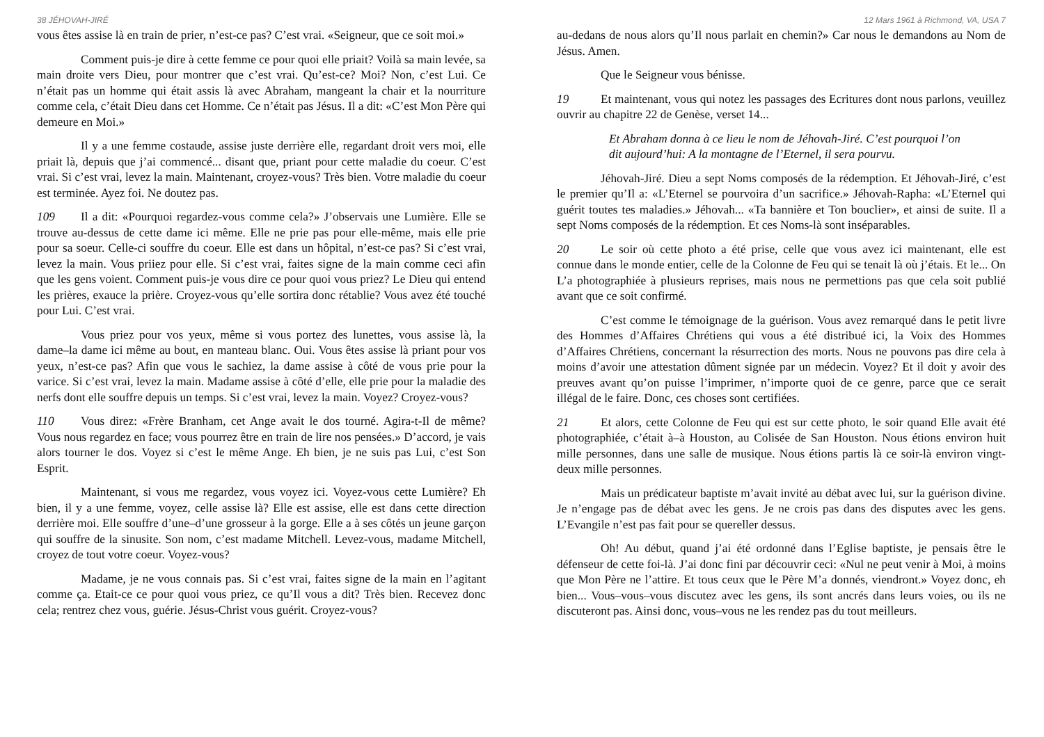38 JÉHOVAH-JIRÉ
vous êtes assise là en train de prier, n’est-ce pas? C’est vrai. «Seigneur, que ce soit moi.»
Comment puis-je dire à cette femme ce pour quoi elle priait? Voilà sa main levée, sa main droite vers Dieu, pour montrer que c’est vrai. Qu’est-ce? Moi? Non, c’est Lui. Ce n’était pas un homme qui était assis là avec Abraham, mangeant la chair et la nourriture comme cela, c’était Dieu dans cet Homme. Ce n’était pas Jésus. Il a dit: «C’est Mon Père qui demeure en Moi.»
Il y a une femme costaude, assise juste derrière elle, regardant droit vers moi, elle priait là, depuis que j’ai commencé... disant que, priant pour cette maladie du coeur. C’est vrai. Si c’est vrai, levez la main. Maintenant, croyez-vous? Très bien. Votre maladie du coeur est terminée. Ayez foi. Ne doutez pas.
109 Il a dit: «Pourquoi regardez-vous comme cela?» J’observais une Lumière. Elle se trouve au-dessus de cette dame ici même. Elle ne prie pas pour elle-même, mais elle prie pour sa soeur. Celle-ci souffre du coeur. Elle est dans un hôpital, n’est-ce pas? Si c’est vrai, levez la main. Vous priiez pour elle. Si c’est vrai, faites signe de la main comme ceci afin que les gens voient. Comment puis-je vous dire ce pour quoi vous priez? Le Dieu qui entend les prières, exauce la prière. Croyez-vous qu’elle sortira donc rétablie? Vous avez été touché pour Lui. C’est vrai.
Vous priez pour vos yeux, même si vous portez des lunettes, vous assise là, la dame–la dame ici même au bout, en manteau blanc. Oui. Vous êtes assise là priant pour vos yeux, n’est-ce pas? Afin que vous le sachiez, la dame assise à côté de vous prie pour la varice. Si c’est vrai, levez la main. Madame assise à côté d’elle, elle prie pour la maladie des nerfs dont elle souffre depuis un temps. Si c’est vrai, levez la main. Voyez? Croyez-vous?
110 Vous direz: «Frère Branham, cet Ange avait le dos tourné. Agira-t-Il de même? Vous nous regardez en face; vous pourrez être en train de lire nos pensées.» D’accord, je vais alors tourner le dos. Voyez si c’est le même Ange. Eh bien, je ne suis pas Lui, c’est Son Esprit.
Maintenant, si vous me regardez, vous voyez ici. Voyez-vous cette Lumière? Eh bien, il y a une femme, voyez, celle assise là? Elle est assise, elle est dans cette direction derrière moi. Elle souffre d’une–d’une grosseur à la gorge. Elle a à ses côtés un jeune garçon qui souffre de la sinusite. Son nom, c’est madame Mitchell. Levez-vous, madame Mitchell, croyez de tout votre coeur. Voyez-vous?
Madame, je ne vous connais pas. Si c’est vrai, faites signe de la main en l’agitant comme ça. Etait-ce ce pour quoi vous priez, ce qu’Il vous a dit? Très bien. Recevez donc cela; rentrez chez vous, guérie. Jésus-Christ vous guérit. Croyez-vous?
12 Mars 1961 à Richmond, VA, USA 7
au-dedans de nous alors qu’Il nous parlait en chemin?» Car nous le demandons au Nom de Jésus. Amen.
Que le Seigneur vous bénisse.
19 Et maintenant, vous qui notez les passages des Ecritures dont nous parlons, veuillez ouvrir au chapitre 22 de Genèse, verset 14...
Et Abraham donna à ce lieu le nom de Jéhovah-Jiré. C’est pourquoi l’on dit aujourd’hui: A la montagne de l’Eternel, il sera pourvu.
Jéhovah-Jiré. Dieu a sept Noms composés de la rédemption. Et Jéhovah-Jiré, c’est le premier qu’Il a: «L’Eternel se pourvoira d’un sacrifice.» Jéhovah-Rapha: «L’Eternel qui guérit toutes tes maladies.» Jéhovah... «Ta bannière et Ton bouclier», et ainsi de suite. Il a sept Noms composés de la rédemption. Et ces Noms-là sont inséparables.
20 Le soir où cette photo a été prise, celle que vous avez ici maintenant, elle est connue dans le monde entier, celle de la Colonne de Feu qui se tenait là où j’étais. Et le... On L’a photographiée à plusieurs reprises, mais nous ne permettions pas que cela soit publié avant que ce soit confirmé.
C’est comme le témoignage de la guérison. Vous avez remarqué dans le petit livre des Hommes d’Affaires Chrétiens qui vous a été distribué ici, la Voix des Hommes d’Affaires Chrétiens, concernant la résurrection des morts. Nous ne pouvons pas dire cela à moins d’avoir une attestation dûment signée par un médecin. Voyez? Et il doit y avoir des preuves avant qu’on puisse l’imprimer, n’importe quoi de ce genre, parce que ce serait illégal de le faire. Donc, ces choses sont certifiées.
21 Et alors, cette Colonne de Feu qui est sur cette photo, le soir quand Elle avait été photographiée, c’était à–à Houston, au Colisée de San Houston. Nous étions environ huit mille personnes, dans une salle de musique. Nous étions partis là ce soir-là environ vingt-deux mille personnes.
Mais un prédicateur baptiste m’avait invité au débat avec lui, sur la guérison divine. Je n’engage pas de débat avec les gens. Je ne crois pas dans des disputes avec les gens. L’Evangile n’est pas fait pour se quereller dessus.
Oh! Au début, quand j’ai été ordonné dans l’Eglise baptiste, je pensais être le défenseur de cette foi-là. J’ai donc fini par découvrir ceci: «Nul ne peut venir à Moi, à moins que Mon Père ne l’attire. Et tous ceux que le Père M’a donnés, viendront.» Voyez donc, eh bien... Vous–vous–vous discutez avec les gens, ils sont ancrés dans leurs voies, ou ils ne discuteront pas. Ainsi donc, vous–vous ne les rendez pas du tout meilleurs.